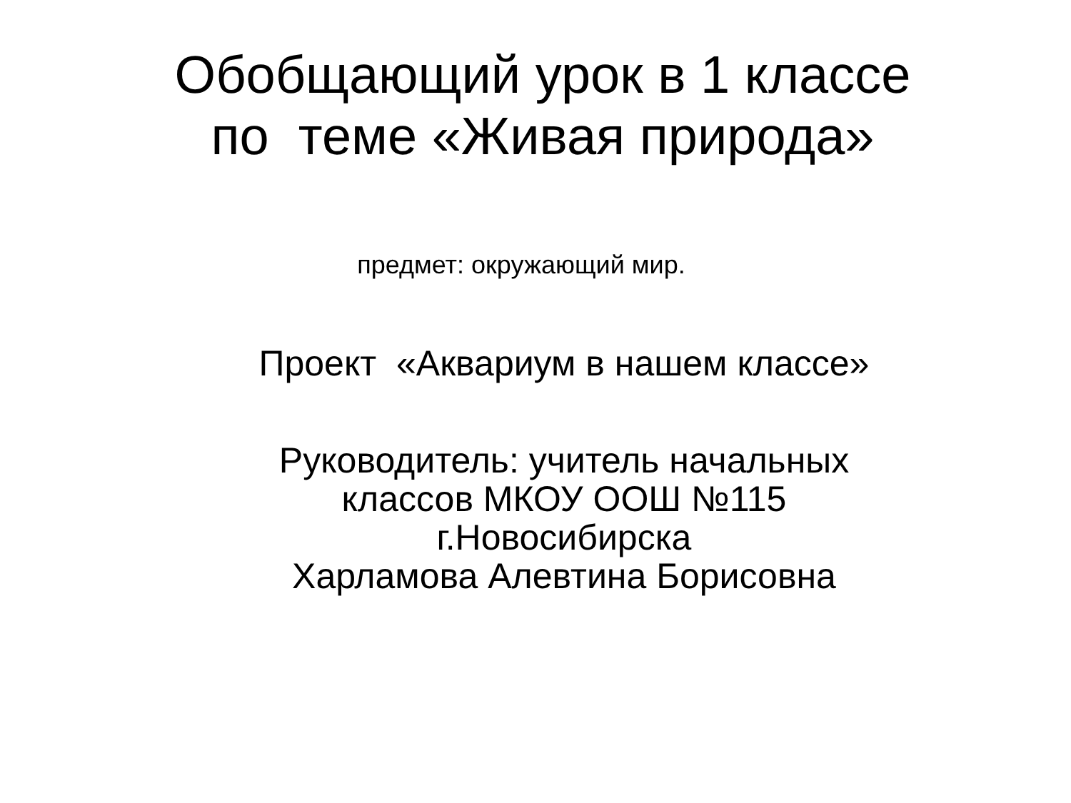Обобщающий урок в 1 классе
по теме «Живая природа»
предмет: окружающий мир.
Проект «Аквариум в нашем классе»
Руководитель: учитель начальных
классов МКОУ ООШ №115
г.Новосибирска
Харламова Алевтина Борисовна